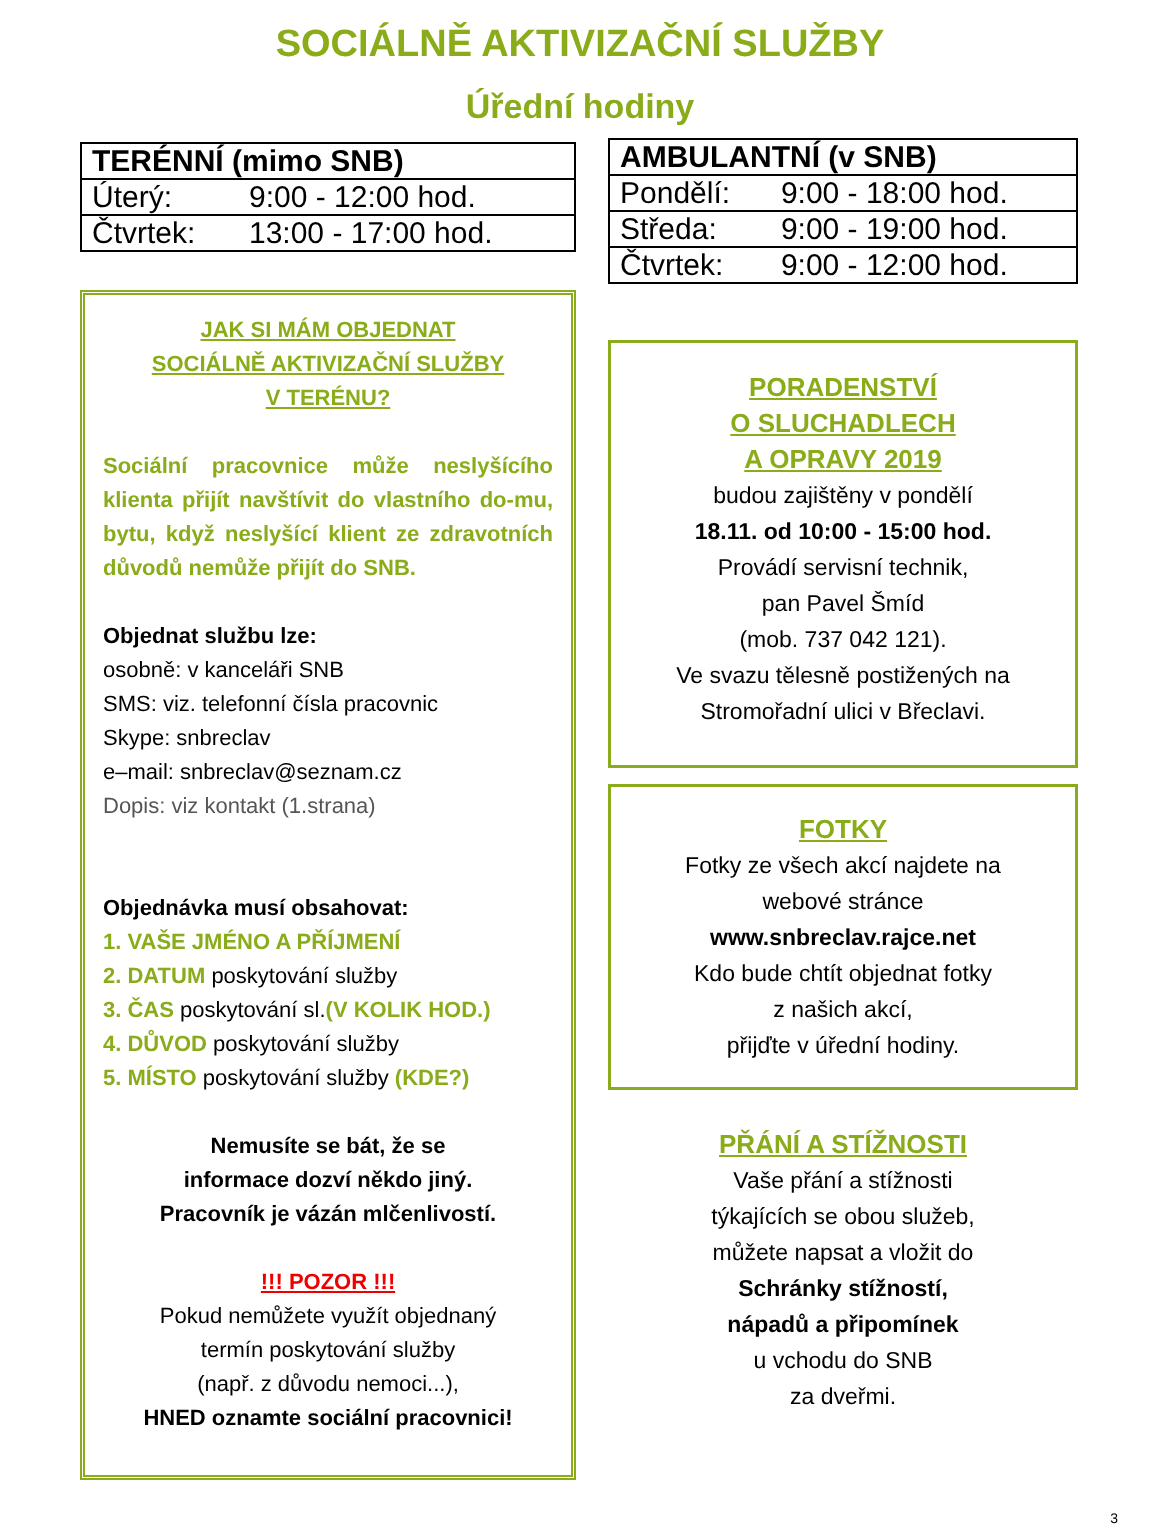SOCIÁLNĚ AKTIVIZAČNÍ SLUŽBY
Úřední hodiny
| TERÉNNÍ (mimo SNB) | |
| --- | --- |
| Úterý: | 9:00 - 12:00 hod. |
| Čtvrtek: | 13:00 - 17:00 hod. |
JAK SI MÁM OBJEDNAT
SOCIÁLNĚ AKTIVIZAČNÍ SLUŽBY
V TERÉNU?
Sociální pracovnice může neslyšícího klienta přijít navštívit do vlastního do-mu, bytu, když neslyšící klient ze zdravotních důvodů nemůže přijít do SNB.
Objednat službu lze:
osobně: v kanceláři SNB
SMS: viz. telefonní čísla pracovnic
Skype: snbreclav
e–mail: snbreclav@seznam.cz
Dopis: viz kontakt (1.strana)
Objednávka musí obsahovat:
1. VAŠE JMÉNO A PŘÍJMENÍ
2. DATUM poskytování služby
3. ČAS poskytování sl.(V KOLIK HOD.)
4. DŮVOD poskytování služby
5. MÍSTO poskytování služby (KDE?)
Nemusíte se bát, že se
informace dozví někdo jiný.
Pracovník je vázán mlčenlivostí.
!!! POZOR !!!
Pokud nemůžete využít objednaný
termín poskytování služby
(např. z důvodu nemoci...),
HNED oznamte sociální pracovnici!
| AMBULANTNÍ (v SNB) | |
| --- | --- |
| Pondělí: | 9:00 - 18:00 hod. |
| Středa: | 9:00 - 19:00 hod. |
| Čtvrtek: | 9:00 - 12:00 hod. |
PORADENSTVÍ
O SLUCHADLECH
A OPRAVY 2019
budou zajištěny v pondělí
18.11. od 10:00 - 15:00 hod.
Provádí servisní technik,
pan Pavel Šmíd
(mob. 737 042 121).
Ve svazu tělesně postižených na
Stromořadní ulici v Břeclavi.
FOTKY
Fotky ze všech akcí najdete na
webové stránce
www.snbreclav.rajce.net
Kdo bude chtít objednat fotky
z našich akcí,
přijďte v úřední hodiny.
PŘÁNÍ A STÍŽNOSTI
Vaše přání a stížnosti
týkajících se obou služeb,
můžete napsat a vložit do
Schránky stížností,
nápadů a připomínek
u vchodu do SNB
za dveřmi.
3